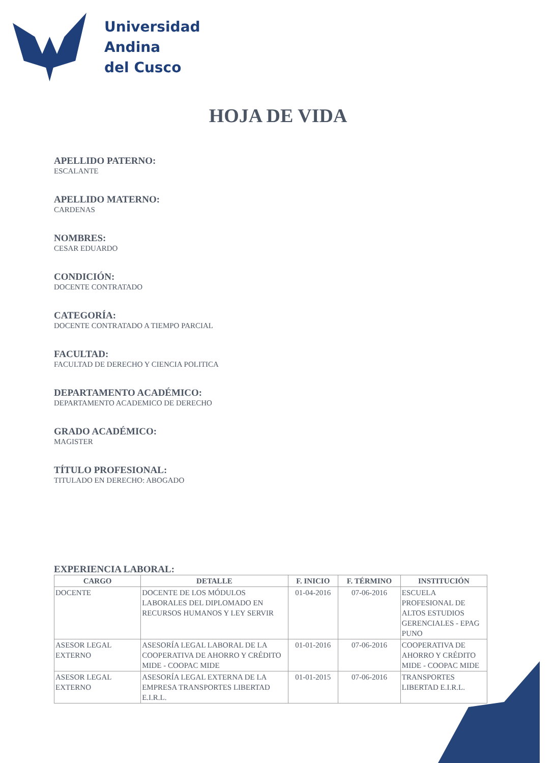Universidad
Andina
del Cusco
HOJA DE VIDA
APELLIDO PATERNO:
ESCALANTE
APELLIDO MATERNO:
CARDENAS
NOMBRES:
CESAR EDUARDO
CONDICIÓN:
DOCENTE CONTRATADO
CATEGORÍA:
DOCENTE CONTRATADO A TIEMPO PARCIAL
FACULTAD:
FACULTAD DE DERECHO Y CIENCIA POLITICA
DEPARTAMENTO ACADÉMICO:
DEPARTAMENTO ACADEMICO DE DERECHO
GRADO ACADÉMICO:
MAGISTER
TÍTULO PROFESIONAL:
TITULADO EN DERECHO: ABOGADO
EXPERIENCIA LABORAL:
| CARGO | DETALLE | F. INICIO | F. TÉRMINO | INSTITUCIÓN |
| --- | --- | --- | --- | --- |
| DOCENTE | DOCENTE DE LOS MÓDULOS LABORALES DEL DIPLOMADO EN RECURSOS HUMANOS Y LEY SERVIR | 01-04-2016 | 07-06-2016 | ESCUELA PROFESIONAL DE ALTOS ESTUDIOS GERENCIALES - EPAG PUNO |
| ASESOR LEGAL EXTERNO | ASESORÍA LEGAL LABORAL DE LA COOPERATIVA DE AHORRO Y CRÉDITO MIDE - COOPAC MIDE | 01-01-2016 | 07-06-2016 | COOPERATIVA DE AHORRO Y CRÉDITO MIDE - COOPAC MIDE |
| ASESOR LEGAL EXTERNO | ASESORÍA LEGAL EXTERNA DE LA EMPRESA TRANSPORTES LIBERTAD E.I.R.L. | 01-01-2015 | 07-06-2016 | TRANSPORTES LIBERTAD E.I.R.L. |